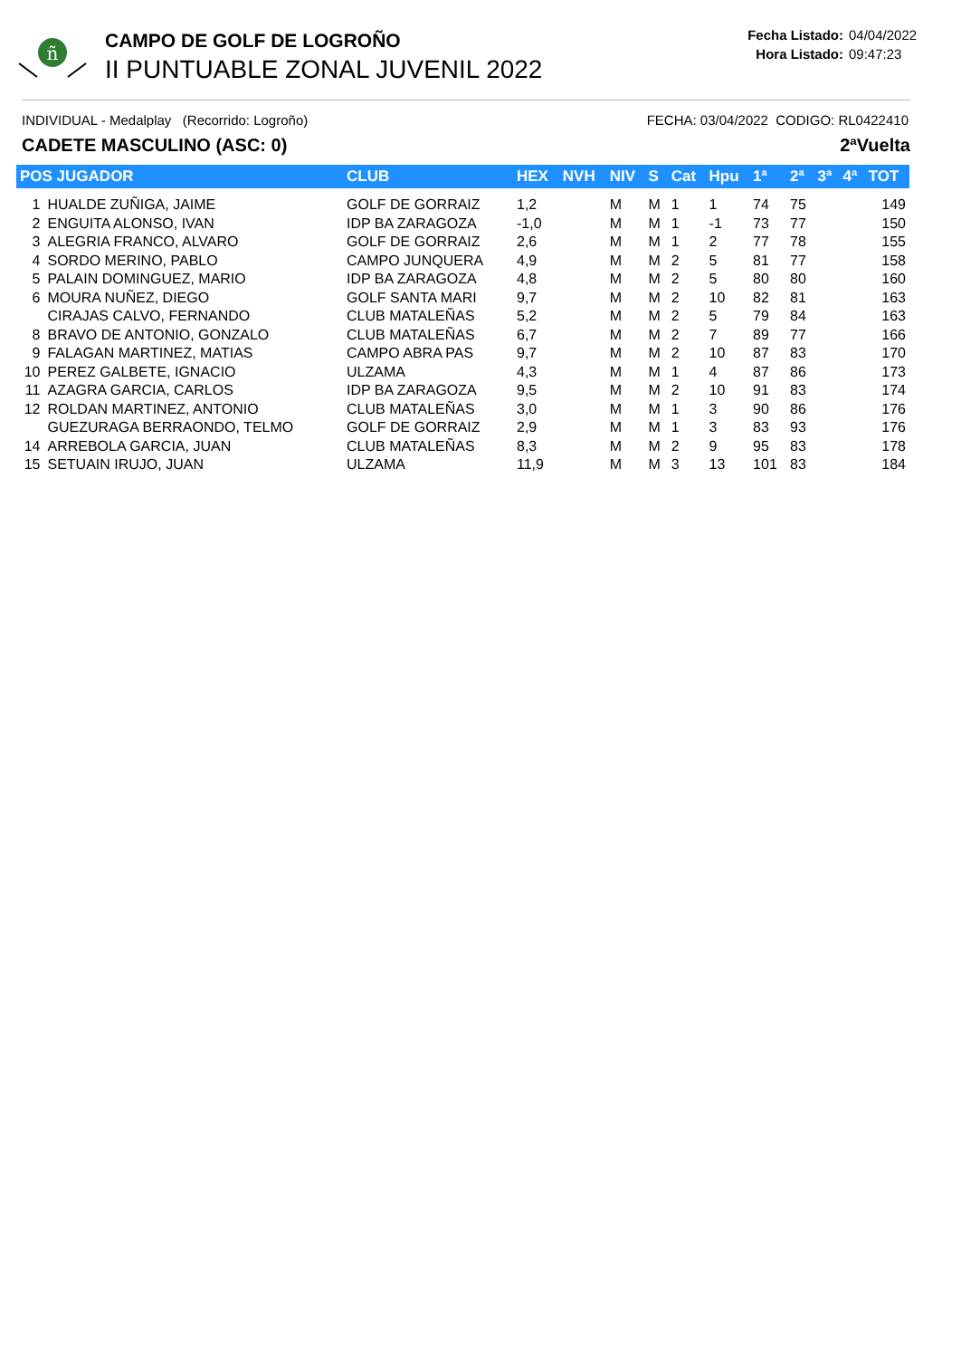ñ
CAMPO DE GOLF DE LOGROÑO
II PUNTUABLE ZONAL JUVENIL 2022
Fecha Listado: 04/04/2022
Hora Listado: 09:47:23
INDIVIDUAL - Medalplay (Recorrido: Logroño)
FECHA: 03/04/2022 CODIGO: RL0422410
CADETE MASCULINO (ASC: 0) 2ªVuelta
| POS JUGADOR | | CLUB | HEX | NVH | NIV | S | Cat | Hpu | 1ª | 2ª | 3ª | 4ª | TOT |
| --- | --- | --- | --- | --- | --- | --- | --- | --- | --- | --- | --- | --- | --- |
| 1 | HUALDE ZUÑIGA, JAIME | GOLF DE GORRAIZ | 1,2 | | M | M | 1 | 1 | 74 | 75 | | | 149 |
| 2 | ENGUITA ALONSO, IVAN | IDP BA ZARAGOZA | -1,0 | | M | M | 1 | -1 | 73 | 77 | | | 150 |
| 3 | ALEGRIA FRANCO, ALVARO | GOLF DE GORRAIZ | 2,6 | | M | M | 1 | 2 | 77 | 78 | | | 155 |
| 4 | SORDO MERINO, PABLO | CAMPO JUNQUERA | 4,9 | | M | M | 2 | 5 | 81 | 77 | | | 158 |
| 5 | PALAIN DOMINGUEZ, MARIO | IDP BA ZARAGOZA | 4,8 | | M | M | 2 | 5 | 80 | 80 | | | 160 |
| 6 | MOURA NUÑEZ, DIEGO | GOLF SANTA MARI | 9,7 | | M | M | 2 | 10 | 82 | 81 | | | 163 |
| | CIRAJAS CALVO, FERNANDO | CLUB MATALEÑAS | 5,2 | | M | M | 2 | 5 | 79 | 84 | | | 163 |
| 8 | BRAVO DE ANTONIO, GONZALO | CLUB MATALEÑAS | 6,7 | | M | M | 2 | 7 | 89 | 77 | | | 166 |
| 9 | FALAGAN MARTINEZ, MATIAS | CAMPO ABRA PAS | 9,7 | | M | M | 2 | 10 | 87 | 83 | | | 170 |
| 10 | PEREZ GALBETE, IGNACIO | ULZAMA | 4,3 | | M | M | 1 | 4 | 87 | 86 | | | 173 |
| 11 | AZAGRA GARCIA, CARLOS | IDP BA ZARAGOZA | 9,5 | | M | M | 2 | 10 | 91 | 83 | | | 174 |
| 12 | ROLDAN MARTINEZ, ANTONIO | CLUB MATALEÑAS | 3,0 | | M | M | 1 | 3 | 90 | 86 | | | 176 |
| | GUEZURAGA BERRAONDO, TELMO | GOLF DE GORRAIZ | 2,9 | | M | M | 1 | 3 | 83 | 93 | | | 176 |
| 14 | ARREBOLA GARCIA, JUAN | CLUB MATALEÑAS | 8,3 | | M | M | 2 | 9 | 95 | 83 | | | 178 |
| 15 | SETUAIN IRUJO, JUAN | ULZAMA | 11,9 | | M | M | 3 | 13 | 101 | 83 | | | 184 |